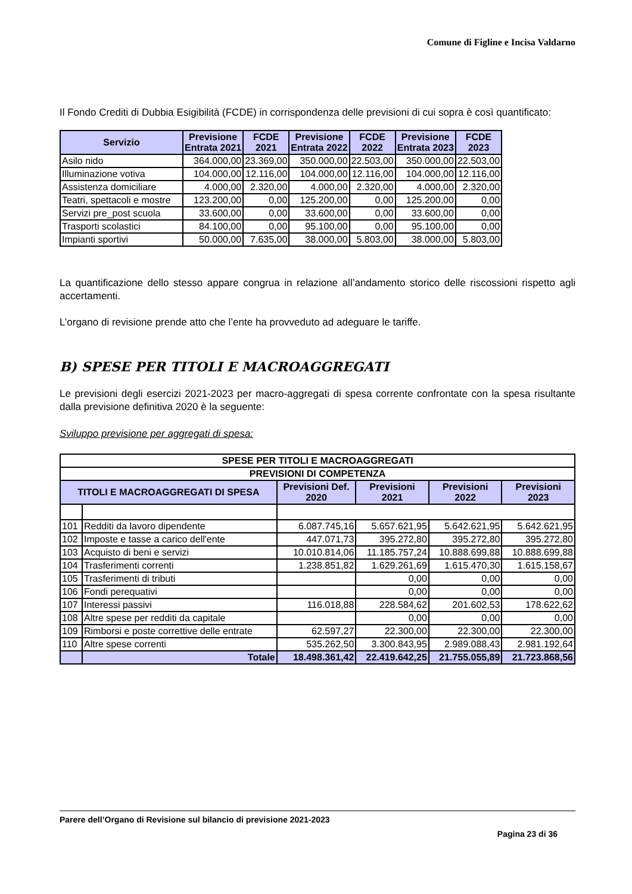Comune di Figline e Incisa Valdarno
Il Fondo Crediti di Dubbia Esigibilità (FCDE) in corrispondenza delle previsioni di cui sopra è così quantificato:
| Servizio | Previsione Entrata 2021 | FCDE 2021 | Previsione Entrata 2022 | FCDE 2022 | Previsione Entrata 2023 | FCDE 2023 |
| --- | --- | --- | --- | --- | --- | --- |
| Asilo nido | 364.000,00 | 23.369,00 | 350.000,00 | 22.503,00 | 350.000,00 | 22.503,00 |
| Illuminazione votiva | 104.000,00 | 12.116,00 | 104.000,00 | 12.116,00 | 104.000,00 | 12.116,00 |
| Assistenza domiciliare | 4.000,00 | 2.320,00 | 4.000,00 | 2.320,00 | 4.000,00 | 2.320,00 |
| Teatri, spettacoli e mostre | 123.200,00 | 0,00 | 125.200,00 | 0,00 | 125.200,00 | 0,00 |
| Servizi pre_post scuola | 33.600,00 | 0,00 | 33.600,00 | 0,00 | 33.600,00 | 0,00 |
| Trasporti scolastici | 84.100,00 | 0,00 | 95.100,00 | 0,00 | 95.100,00 | 0,00 |
| Impianti sportivi | 50.000,00 | 7.635,00 | 38.000,00 | 5.803,00 | 38.000,00 | 5.803,00 |
La quantificazione dello stesso appare congrua in relazione all’andamento storico delle riscossioni rispetto agli accertamenti.
L’organo di revisione prende atto che l’ente ha provveduto ad adeguare le tariffe.
B) SPESE PER TITOLI E MACROAGGREGATI
Le previsioni degli esercizi 2021-2023 per macro-aggregati di spesa corrente confrontate con la spesa risultante dalla previsione definitiva 2020 è la seguente:
Sviluppo previsione per aggregati di spesa:
| SPESE PER TITOLI E MACROAGGREGATI | | | | | |
| PREVISIONI DI COMPETENZA | | | | | |
| TITOLI E MACROAGGREGATI DI SPESA | | Previsioni Def. 2020 | Previsioni 2021 | Previsioni 2022 | Previsioni 2023 |
| 101 | Redditi da lavoro dipendente | 6.087.745,16 | 5.657.621,95 | 5.642.621,95 | 5.642.621,95 |
| 102 | Imposte e tasse a carico dell'ente | 447.071,73 | 395.272,80 | 395.272,80 | 395.272,80 |
| 103 | Acquisto di beni e servizi | 10.010.814,06 | 11.185.757,24 | 10.888.699,88 | 10.888.699,88 |
| 104 | Trasferimenti correnti | 1.238.851,82 | 1.629.261,69 | 1.615.470,30 | 1.615.158,67 |
| 105 | Trasferimenti di tributi | | 0,00 | 0,00 | 0,00 |
| 106 | Fondi perequativi | | 0,00 | 0,00 | 0,00 |
| 107 | Interessi passivi | 116.018,88 | 228.584,62 | 201.602,53 | 178.622,62 |
| 108 | Altre spese per redditi da capitale | | 0,00 | 0,00 | 0,00 |
| 109 | Rimborsi e poste correttive delle entrate | 62.597,27 | 22.300,00 | 22.300,00 | 22.300,00 |
| 110 | Altre spese correnti | 535.262,50 | 3.300.843,95 | 2.989.088,43 | 2.981.192,64 |
| | Totale | 18.498.361,42 | 22.419.642,25 | 21.755.055,89 | 21.723.868,56 |
Parere dell’Organo di Revisione sul bilancio di previsione 2021-2023
Pagina 23 di 36